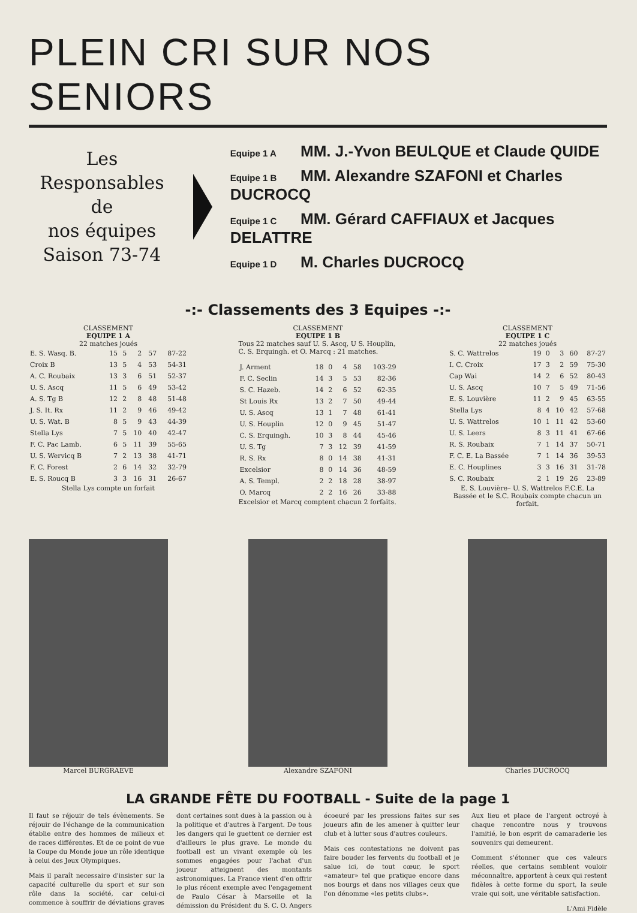PLEIN CRI SUR NOS SENIORS
Les Responsables
de
nos équipes
Saison 73-74
Equipe 1 A MM. J.-Yvon BEULQUE et Claude QUIDE
Equipe 1 B MM. Alexandre SZAFONI et Charles DUCROCQ
Equipe 1 C MM. Gérard CAFFIAUX et Jacques DELATTRE
Equipe 1 D M. Charles DUCROCQ
-:- Classements des 3 Equipes -:-
CLASSEMENT
EQUIPE 1 A
22 matches joués
| E. S. Wasq. B. | 15 | 5 | 2 | 57 | 87-22 |
| Croix B | 13 | 5 | 4 | 53 | 54-31 |
| A. C. Roubaix | 13 | 3 | 6 | 51 | 52-37 |
| U. S. Ascq | 11 | 5 | 6 | 49 | 53-42 |
| A. S. Tg B | 12 | 2 | 8 | 48 | 51-48 |
| J. S. It. Rx | 11 | 2 | 9 | 46 | 49-42 |
| U. S. Wat. B | 8 | 5 | 9 | 43 | 44-39 |
| Stella Lys | 7 | 5 | 10 | 40 | 42-47 |
| F. C. Pac Lamb. | 6 | 5 | 11 | 39 | 55-65 |
| U. S. Wervicq B | 7 | 2 | 13 | 38 | 41-71 |
| F. C. Forest | 2 | 6 | 14 | 32 | 32-79 |
| E. S. Roucq B | 3 | 3 | 16 | 31 | 26-67 |
Stella Lys compte un forfait
CLASSEMENT
EQUIPE 1 B
Tous 22 matches sauf U. S. Ascq, U S. Houplin, C. S. Erquingh. et O. Marcq : 21 matches.
| J. Arment | 18 | 0 | 4 | 58 | 103-29 |
| F. C. Seclin | 14 | 3 | 5 | 53 | 82-36 |
| S. C. Hazeb. | 14 | 2 | 6 | 52 | 62-35 |
| St Louis Rx | 13 | 2 | 7 | 50 | 49-44 |
| U. S. Ascq | 13 | 1 | 7 | 48 | 61-41 |
| U. S. Houplin | 12 | 0 | 9 | 45 | 51-47 |
| C. S. Erquingh. | 10 | 3 | 8 | 44 | 45-46 |
| U. S. Tg | 7 | 3 | 12 | 39 | 41-59 |
| R. S. Rx | 8 | 0 | 14 | 38 | 41-31 |
| Excelsior | 8 | 0 | 14 | 36 | 48-59 |
| A. S. Templ. | 2 | 2 | 18 | 28 | 38-97 |
| O. Marcq | 2 | 2 | 16 | 26 | 33-88 |
Excelsior et Marcq comptent chacun 2 forfaits.
CLASSEMENT
EQUIPE 1 C
22 matches joués
| S. C. Wattrelos | 19 | 0 | 3 | 60 | 87-27 |
| I. C. Croix | 17 | 3 | 2 | 59 | 75-30 |
| Cap Wai | 14 | 2 | 6 | 52 | 80-43 |
| U. S. Ascq | 10 | 7 | 5 | 49 | 71-56 |
| E. S. Louvière | 11 | 2 | 9 | 45 | 63-55 |
| Stella Lys | 8 | 4 | 10 | 42 | 57-68 |
| U. S. Wattrelos | 10 | 1 | 11 | 42 | 53-60 |
| U. S. Leers | 8 | 3 | 11 | 41 | 67-66 |
| R. S. Roubaix | 7 | 1 | 14 | 37 | 50-71 |
| F. C. E. La Bassée | 7 | 1 | 14 | 36 | 39-53 |
| E. C. Houplines | 3 | 3 | 16 | 31 | 31-78 |
| S. C. Roubaix | 2 | 1 | 19 | 26 | 23-89 |
E. S. Louvière– U. S. Wattrelos F.C.E. La Bassée et le S.C. Roubaix compte chacun un forfait.
Marcel BURGRAEVE Alexandre SZAFONI Charles DUCROCQ
LA GRANDE FÊTE DU FOOTBALL - Suite de la page 1
Il faut se réjouir de tels évènements. Se réjouir de l'échange de la communication établie entre des hommes de milieux et de races différentes. Et de ce point de vue la Coupe du Monde joue un rôle identique à celui des Jeux Olympiques.
Mais il paraît necessaire d'insister sur la capacité culturelle du sport et sur son rôle dans la société, car celui-ci commence à souffrir de déviations graves dont certaines sont dues à la passion ou à la politique et d'autres à l'argent. De tous les dangers qui le guettent ce dernier est d'ailleurs le plus grave. Le monde du football est un vivant exemple où les sommes engagées pour l'achat d'un joueur atteignent des montants astronomiques. La France vient d'en offrir le plus récent exemple avec l'engagement de Paulo César à Marseille et la démission du Président du S. C. O. Angers écoeuré par les pressions faites sur ses joueurs afin de les amener à quitter leur club et à lutter sous d'autres couleurs.
Mais ces contestations ne doivent pas faire bouder les fervents du football et je salue ici, de tout cœur, le sport «amateur» tel que pratique encore dans nos bourgs et dans nos villages ceux que l'on dénomme «les petits clubs».
Aux lieu et place de l'argent octroyé à chaque rencontre nous y trouvons l'amitié, le bon esprit de camaraderie les souvenirs qui demeurent.
Comment s'étonner que ces valeurs réelles, que certains semblent vouloir méconnaître, apportent à ceux qui restent fidèles à cette forme du sport, la seule vraie qui soit, une véritable satisfaction.
L'Ami Fidèle